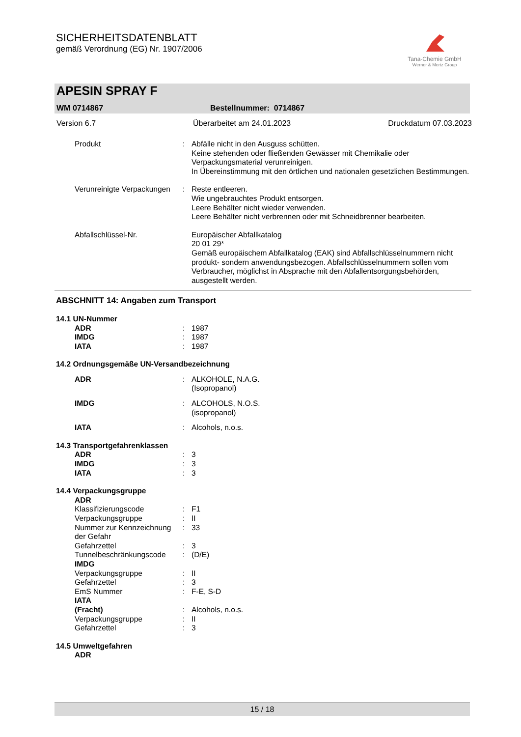SICHERHEITSDATENBLATT
gemäß Verordnung (EG) Nr. 1907/2006
Tana-Chemie GmbH
Werner & Mertz Group
APESIN SPRAY F
WM 0714867 Bestellnummer: 0714867
Version 6.7 Überarbeitet am 24.01.2023 Druckdatum 07.03.2023
Produkt : Abfälle nicht in den Ausguss schütten.
Keine stehenden oder fließenden Gewässer mit Chemikalie oder Verpackungsmaterial verunreinigen.
In Übereinstimmung mit den örtlichen und nationalen gesetzlichen Bestimmungen.
Verunreinigte Verpackungen : Reste entleeren.
Wie ungebrauchtes Produkt entsorgen.
Leere Behälter nicht wieder verwenden.
Leere Behälter nicht verbrennen oder mit Schneidbrenner bearbeiten.
Abfallschlüssel-Nr. Europäischer Abfallkatalog
20 01 29*
Gemäß europäischem Abfallkatalog (EAK) sind Abfallschlüsselnummern nicht produkt- sondern anwendungsbezogen. Abfallschlüsselnummern sollen vom Verbraucher, möglichst in Absprache mit den Abfallentsorgungsbehörden, ausgestellt werden.
ABSCHNITT 14: Angaben zum Transport
14.1 UN-Nummer
ADR : 1987
IMDG : 1987
IATA : 1987
14.2 Ordnungsgemäße UN-Versandbezeichnung
ADR : ALKOHOLE, N.A.G.
(Isopropanol)
IMDG : ALCOHOLS, N.O.S.
(isopropanol)
IATA : Alcohols, n.o.s.
14.3 Transportgefahrenklassen
ADR : 3
IMDG : 3
IATA : 3
14.4 Verpackungsgruppe
ADR
Klassifizierungscode : F1
Verpackungsgruppe : II
Nummer zur Kennzeichnung der Gefahr
: 33
Gefahrzettel : 3
Tunnelbeschränkungscode : (D/E)
IMDG
Verpackungsgruppe : II
Gefahrzettel : 3
EmS Nummer : F-E, S-D
IATA
(Fracht)
:
Alcohols, n.o.s.
Verpackungsgruppe : II
Gefahrzettel : 3
14.5 Umweltgefahren
ADR
15 / 18